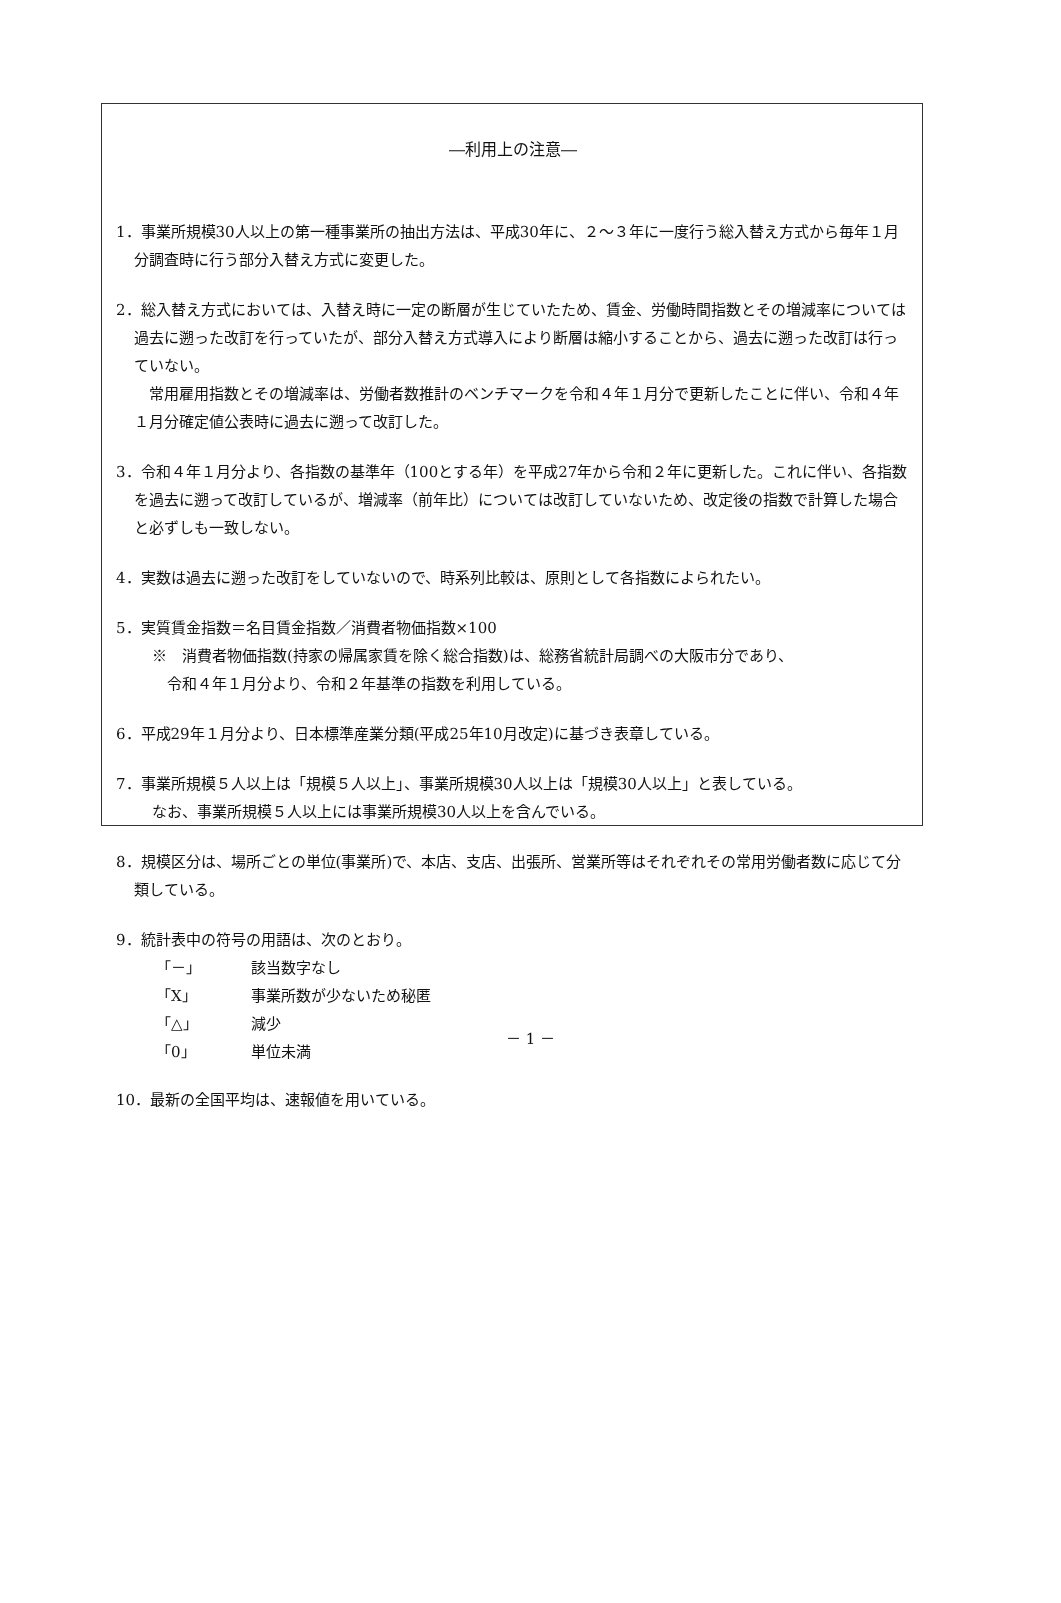―利用上の注意―
1．事業所規模30人以上の第一種事業所の抽出方法は、平成30年に、２～３年に一度行う総入替え方式から毎年１月分調査時に行う部分入替え方式に変更した。
2．総入替え方式においては、入替え時に一定の断層が生じていたため、賃金、労働時間指数とその増減率については過去に遡った改訂を行っていたが、部分入替え方式導入により断層は縮小することから、過去に遡った改訂は行っていない。
　常用雇用指数とその増減率は、労働者数推計のベンチマークを令和４年１月分で更新したことに伴い、令和４年１月分確定値公表時に過去に遡って改訂した。
3．令和４年１月分より、各指数の基準年（100とする年）を平成27年から令和２年に更新した。これに伴い、各指数を過去に遡って改訂しているが、増減率（前年比）については改訂していないため、改定後の指数で計算した場合と必ずしも一致しない。
4．実数は過去に遡った改訂をしていないので、時系列比較は、原則として各指数によられたい。
5．実質賃金指数＝名目賃金指数／消費者物価指数×100
※　消費者物価指数(持家の帰属家賃を除く総合指数)は、総務省統計局調べの大阪市分であり、
　令和４年１月分より、令和２年基準の指数を利用している。
6．平成29年１月分より、日本標準産業分類(平成25年10月改定)に基づき表章している。
7．事業所規模５人以上は「規模５人以上」、事業所規模30人以上は「規模30人以上」と表している。
なお、事業所規模５人以上には事業所規模30人以上を含んでいる。
8．規模区分は、場所ごとの単位(事業所)で、本店、支店、出張所、営業所等はそれぞれその常用労働者数に応じて分類している。
9．統計表中の符号の用語は、次のとおり。
| 「－」 | 該当数字なし |
| 「X」 | 事業所数が少ないため秘匿 |
| 「△」 | 減少 |
| 「0」 | 単位未満 |
10．最新の全国平均は、速報値を用いている。
－ 1 －